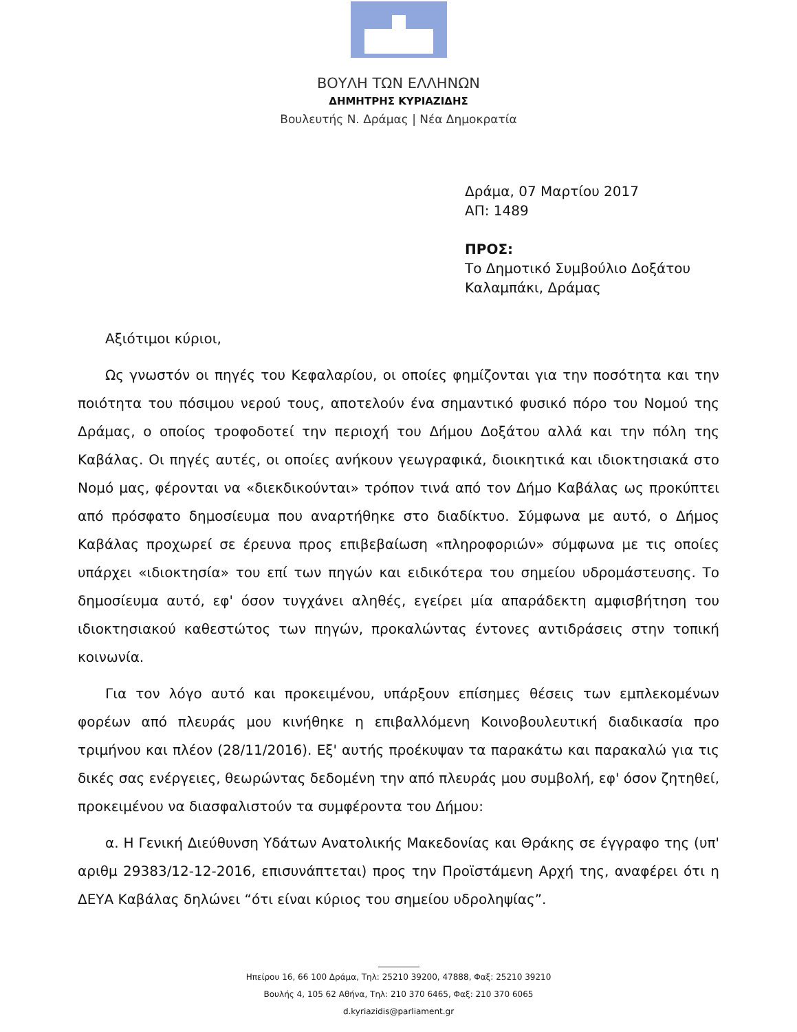ΒΟΥΛΗ ΤΩΝ ΕΛΛΗΝΩΝ
ΔΗΜΗΤΡΗΣ ΚΥΡΙΑΖΙΔΗΣ
Βουλευτής Ν. Δράμας | Νέα Δημοκρατία
Δράμα, 07 Μαρτίου 2017
ΑΠ: 1489
ΠΡΟΣ:
Το Δημοτικό Συμβούλιο Δοξάτου
Καλαμπάκι, Δράμας
Αξιότιμοι κύριοι,
Ως γνωστόν οι πηγές του Κεφαλαρίου, οι οποίες φημίζονται για την ποσότητα και την ποιότητα του πόσιμου νερού τους, αποτελούν ένα σημαντικό φυσικό πόρο του Νομού της Δράμας, ο οποίος τροφοδοτεί την περιοχή του Δήμου Δοξάτου αλλά και την πόλη της Καβάλας. Οι πηγές αυτές, οι οποίες ανήκουν γεωγραφικά, διοικητικά και ιδιοκτησιακά στο Νομό μας, φέρονται να «διεκδικούνται» τρόπον τινά από τον Δήμο Καβάλας ως προκύπτει από πρόσφατο δημοσίευμα που αναρτήθηκε στο διαδίκτυο. Σύμφωνα με αυτό, ο Δήμος Καβάλας προχωρεί σε έρευνα προς επιβεβαίωση «πληροφοριών» σύμφωνα με τις οποίες υπάρχει «ιδιοκτησία» του επί των πηγών και ειδικότερα του σημείου υδρομάστευσης. Το δημοσίευμα αυτό, εφ' όσον τυγχάνει αληθές, εγείρει μία απαράδεκτη αμφισβήτηση του ιδιοκτησιακού καθεστώτος των πηγών, προκαλώντας έντονες αντιδράσεις στην τοπική κοινωνία.
Για τον λόγο αυτό και προκειμένου, υπάρξουν επίσημες θέσεις των εμπλεκομένων φορέων από πλευράς μου κινήθηκε η επιβαλλόμενη Κοινοβουλευτική διαδικασία προ τριμήνου και πλέον (28/11/2016). Εξ' αυτής προέκυψαν τα παρακάτω και παρακαλώ για τις δικές σας ενέργειες, θεωρώντας δεδομένη την από πλευράς μου συμβολή, εφ' όσον ζητηθεί, προκειμένου να διασφαλιστούν τα συμφέροντα του Δήμου:
α. Η Γενική Διεύθυνση Υδάτων Ανατολικής Μακεδονίας και Θράκης σε έγγραφο της (υπ' αριθμ 29383/12-12-2016, επισυνάπτεται) προς την Προϊστάμενη Αρχή της, αναφέρει ότι η ΔΕΥΑ Καβάλας δηλώνει “ότι είναι κύριος του σημείου υδροληψίας”.
Ηπείρου 16, 66 100 Δράμα, Τηλ: 25210 39200, 47888, Φαξ: 25210 39210
Βουλής 4, 105 62 Αθήνα, Τηλ: 210 370 6465, Φαξ: 210 370 6065
d.kyriazidis@parliament.gr